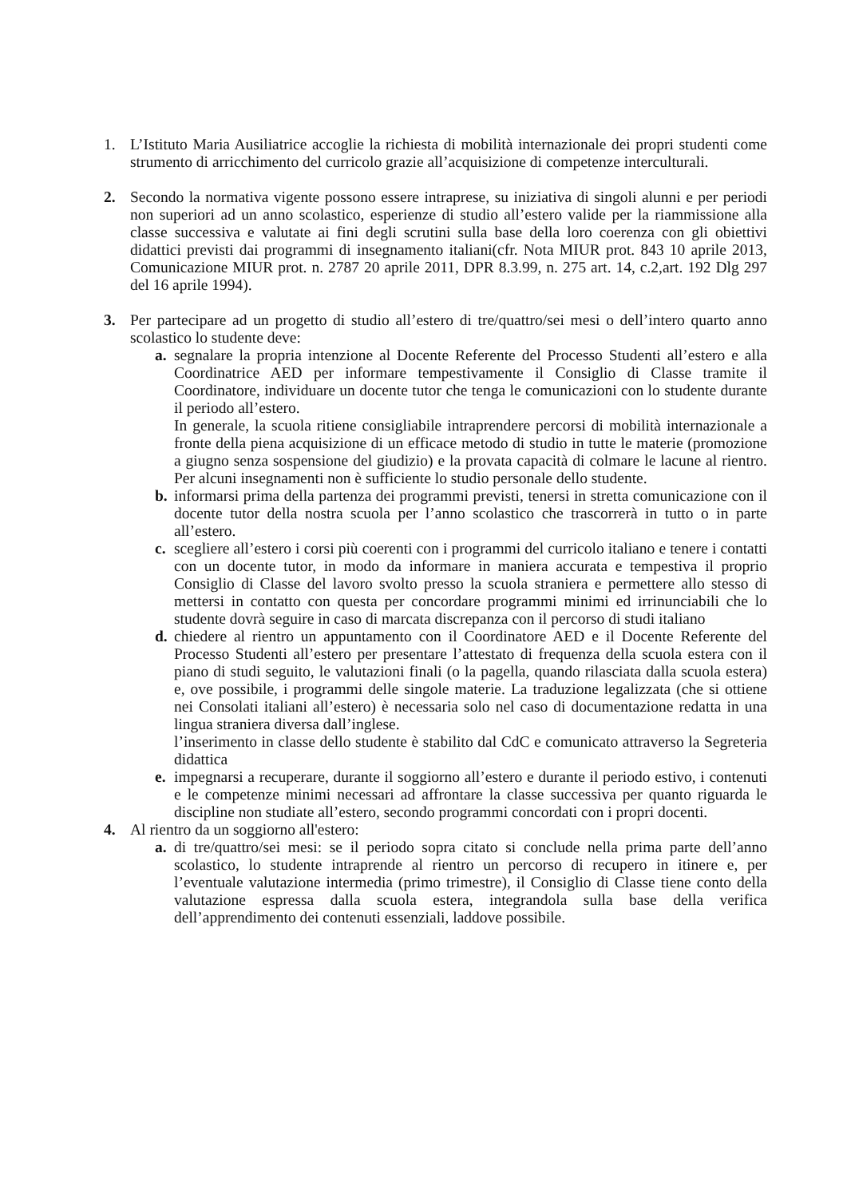1. L’Istituto Maria Ausiliatrice accoglie la richiesta di mobilità internazionale dei propri studenti come strumento di arricchimento del curricolo grazie all’acquisizione di competenze interculturali.
2. Secondo la normativa vigente possono essere intraprese, su iniziativa di singoli alunni e per periodi non superiori ad un anno scolastico, esperienze di studio all’estero valide per la riammissione alla classe successiva e valutate ai fini degli scrutini sulla base della loro coerenza con gli obiettivi didattici previsti dai programmi di insegnamento italiani(cfr. Nota MIUR prot. 843 10 aprile 2013, Comunicazione MIUR prot. n. 2787 20 aprile 2011, DPR 8.3.99, n. 275 art. 14, c.2,art. 192 Dlg 297 del 16 aprile 1994).
3. Per partecipare ad un progetto di studio all’estero di tre/quattro/sei mesi o dell’intero quarto anno scolastico lo studente deve:
a. segnalare la propria intenzione al Docente Referente del Processo Studenti all’estero e alla Coordinatrice AED per informare tempestivamente il Consiglio di Classe tramite il Coordinatore, individuare un docente tutor che tenga le comunicazioni con lo studente durante il periodo all’estero.
In generale, la scuola ritiene consigliabile intraprendere percorsi di mobilità internazionale a fronte della piena acquisizione di un efficace metodo di studio in tutte le materie (promozione a giugno senza sospensione del giudizio) e la provata capacità di colmare le lacune al rientro. Per alcuni insegnamenti non è sufficiente lo studio personale dello studente.
b. informarsi prima della partenza dei programmi previsti, tenersi in stretta comunicazione con il docente tutor della nostra scuola per l’anno scolastico che trascorrerà in tutto o in parte all’estero.
c. scegliere all’estero i corsi più coerenti con i programmi del curricolo italiano e tenere i contatti con un docente tutor, in modo da informare in maniera accurata e tempestiva il proprio Consiglio di Classe del lavoro svolto presso la scuola straniera e permettere allo stesso di mettersi in contatto con questa per concordare programmi minimi ed irrinunciabili che lo studente dovrà seguire in caso di marcata discrepanza con il percorso di studi italiano
d. chiedere al rientro un appuntamento con il Coordinatore AED e il Docente Referente del Processo Studenti all’estero per presentare l’attestato di frequenza della scuola estera con il piano di studi seguito, le valutazioni finali (o la pagella, quando rilasciata dalla scuola estera) e, ove possibile, i programmi delle singole materie. La traduzione legalizzata (che si ottiene nei Consolati italiani all’estero) è necessaria solo nel caso di documentazione redatta in una lingua straniera diversa dall’inglese.
l’inserimento in classe dello studente è stabilito dal CdC e comunicato attraverso la Segreteria didattica
e. impegnarsi a recuperare, durante il soggiorno all’estero e durante il periodo estivo, i contenuti e le competenze minimi necessari ad affrontare la classe successiva per quanto riguarda le discipline non studiate all’estero, secondo programmi concordati con i propri docenti.
4. Al rientro da un soggiorno all'estero:
a. di tre/quattro/sei mesi: se il periodo sopra citato si conclude nella prima parte dell’anno scolastico, lo studente intraprende al rientro un percorso di recupero in itinere e, per l’eventuale valutazione intermedia (primo trimestre), il Consiglio di Classe tiene conto della valutazione espressa dalla scuola estera, integrandola sulla base della verifica dell’apprendimento dei contenuti essenziali, laddove possibile.